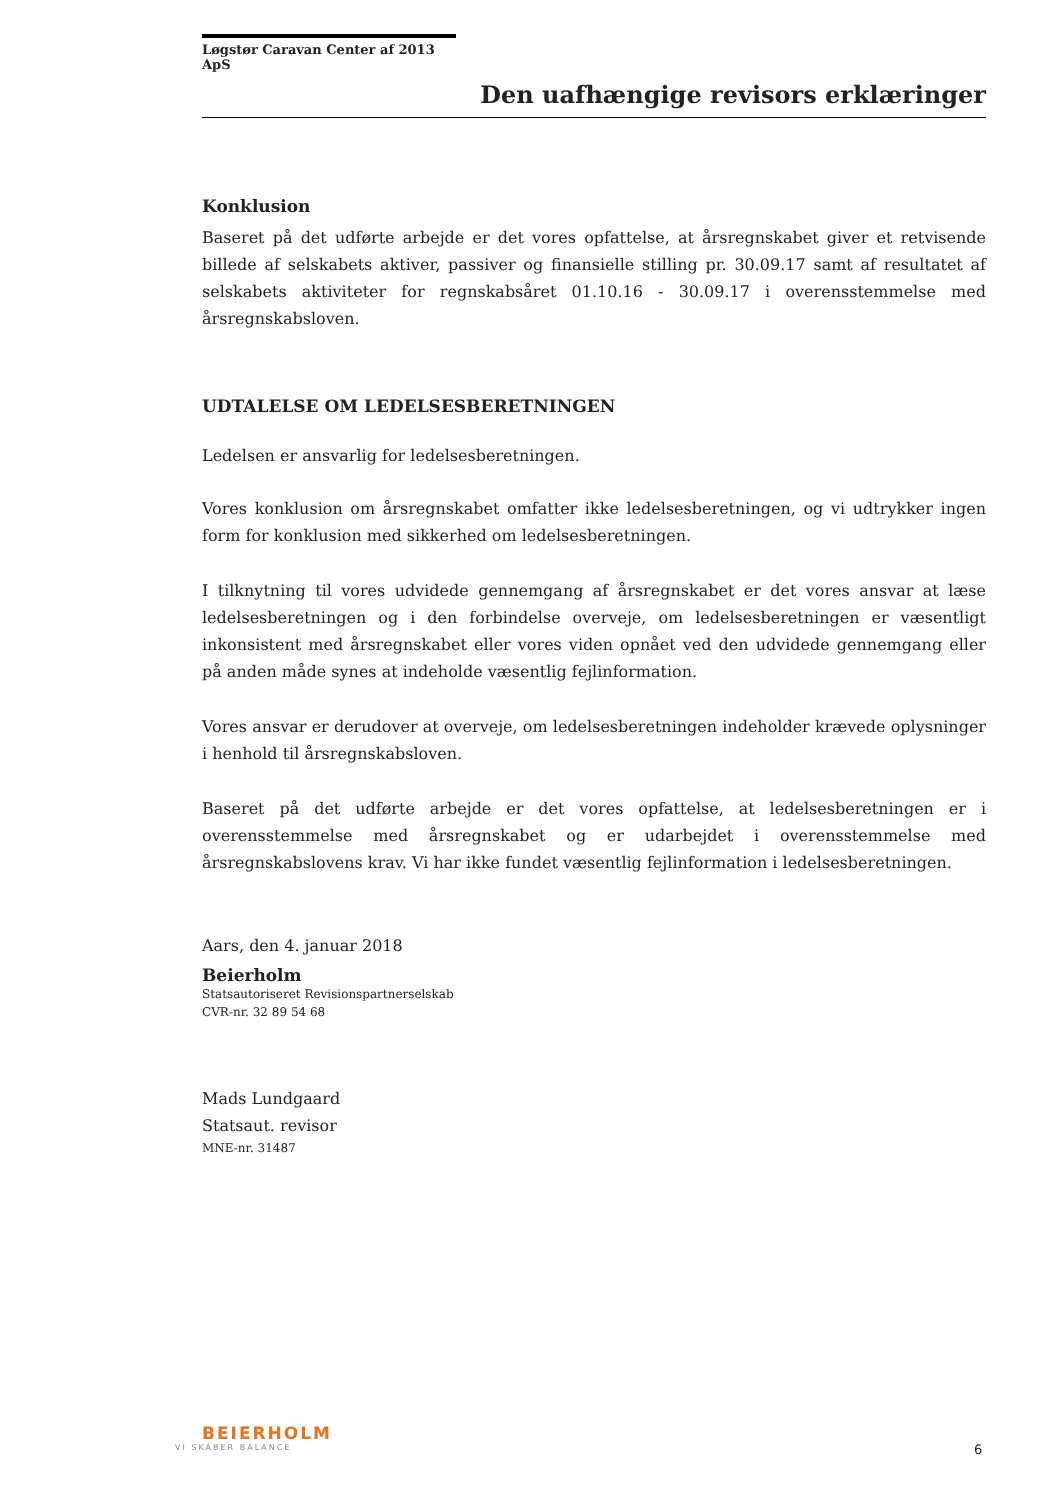Løgstør Caravan Center af 2013 ApS
Den uafhængige revisors erklæringer
Konklusion
Baseret på det udførte arbejde er det vores opfattelse, at årsregnskabet giver et retvisende billede af selskabets aktiver, passiver og finansielle stilling pr. 30.09.17 samt af resultatet af selskabets aktiviteter for regnskabsåret 01.10.16 - 30.09.17 i overensstemmelse med årsregnskabsloven.
UDTALELSE OM LEDELSESBERETNINGEN
Ledelsen er ansvarlig for ledelsesberetningen.
Vores konklusion om årsregnskabet omfatter ikke ledelsesberetningen, og vi udtrykker ingen form for konklusion med sikkerhed om ledelsesberetningen.
I tilknytning til vores udvidede gennemgang af årsregnskabet er det vores ansvar at læse ledelsesberetningen og i den forbindelse overveje, om ledelsesberetningen er væsentligt inkonsistent med årsregnskabet eller vores viden opnået ved den udvidede gennemgang eller på anden måde synes at indeholde væsentlig fejlinformation.
Vores ansvar er derudover at overveje, om ledelsesberetningen indeholder krævede oplysninger i henhold til årsregnskabsloven.
Baseret på det udførte arbejde er det vores opfattelse, at ledelsesberetningen er i overensstemmelse med årsregnskabet og er udarbejdet i overensstemmelse med årsregnskabslovens krav. Vi har ikke fundet væsentlig fejlinformation i ledelsesberetningen.
Aars, den 4. januar 2018
Beierholm
Statsautoriseret Revisionspartnerselskab
CVR-nr. 32 89 54 68
Mads Lundgaard
Statsaut. revisor
MNE-nr. 31487
BEIERHOLM
VI SKABER BALANCE
6